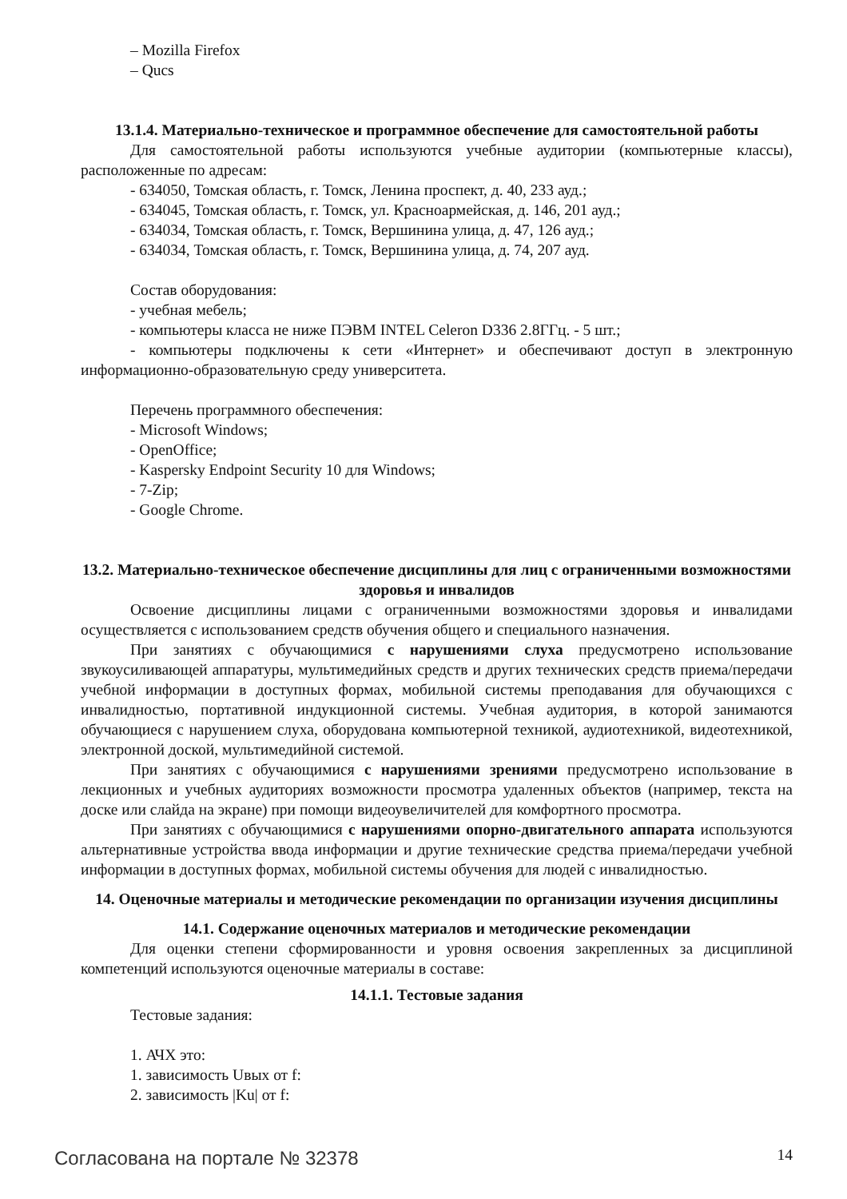– Mozilla Firefox
– Qucs
13.1.4. Материально-техническое и программное обеспечение для самостоятельной работы
Для самостоятельной работы используются учебные аудитории (компьютерные классы), расположенные по адресам:
- 634050, Томская область, г. Томск, Ленина проспект, д. 40, 233 ауд.;
- 634045, Томская область, г. Томск, ул. Красноармейская, д. 146, 201 ауд.;
- 634034, Томская область, г. Томск, Вершинина улица, д. 47, 126 ауд.;
- 634034, Томская область, г. Томск, Вершинина улица, д. 74, 207 ауд.
Состав оборудования:
- учебная мебель;
- компьютеры класса не ниже ПЭВМ INTEL Celeron D336 2.8ГГц. - 5 шт.;
- компьютеры подключены к сети «Интернет» и обеспечивают доступ в электронную информационно-образовательную среду университета.
Перечень программного обеспечения:
- Microsoft Windows;
- OpenOffice;
- Kaspersky Endpoint Security 10 для Windows;
- 7-Zip;
- Google Chrome.
13.2. Материально-техническое обеспечение дисциплины для лиц с ограниченными возможностями здоровья и инвалидов
Освоение дисциплины лицами с ограниченными возможностями здоровья и инвалидами осуществляется с использованием средств обучения общего и специального назначения.
При занятиях с обучающимися с нарушениями слуха предусмотрено использование звукоусиливающей аппаратуры, мультимедийных средств и других технических средств приема/передачи учебной информации в доступных формах, мобильной системы преподавания для обучающихся с инвалидностью, портативной индукционной системы. Учебная аудитория, в которой занимаются обучающиеся с нарушением слуха, оборудована компьютерной техникой, аудиотехникой, видеотехникой, электронной доской, мультимедийной системой.
При занятиях с обучающимися с нарушениями зрениями предусмотрено использование в лекционных и учебных аудиториях возможности просмотра удаленных объектов (например, текста на доске или слайда на экране) при помощи видеоувеличителей для комфортного просмотра.
При занятиях с обучающимися с нарушениями опорно-двигательного аппарата используются альтернативные устройства ввода информации и другие технические средства приема/передачи учебной информации в доступных формах, мобильной системы обучения для людей с инвалидностью.
14. Оценочные материалы и методические рекомендации по организации изучения дисциплины
14.1. Содержание оценочных материалов и методические рекомендации
Для оценки степени сформированности и уровня освоения закрепленных за дисциплиной компетенций используются оценочные материалы в составе:
14.1.1. Тестовые задания
Тестовые задания:
1. АЧХ это:
1. зависимость Uвых от f:
2. зависимость |Ku| от f:
Согласована на портале № 32378 14